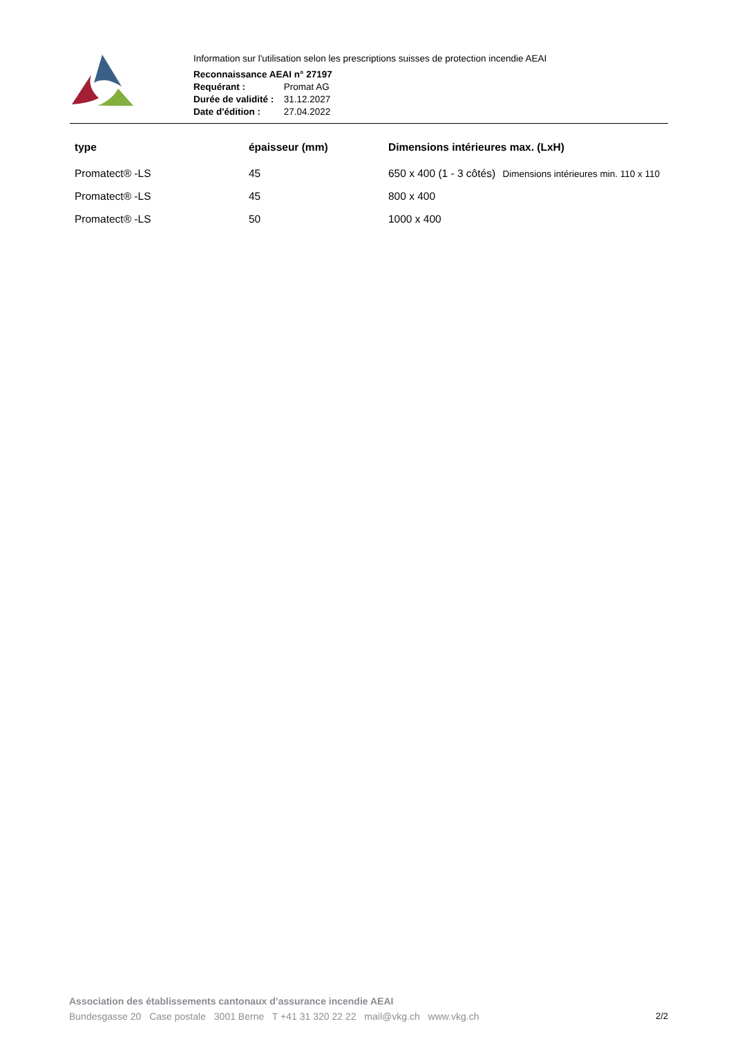Information sur l'utilisation selon les prescriptions suisses de protection incendie AEAI
Reconnaissance AEAI n° 27197
Requérant : Promat AG
Durée de validité : 31.12.2027
Date d'édition : 27.04.2022
| type | épaisseur (mm) | Dimensions intérieures max. (LxH) |
| --- | --- | --- |
| Promatect® -LS | 45 | 650 x 400 (1 - 3 côtés) Dimensions intérieures min. 110 x 110 |
| Promatect® -LS | 45 | 800 x 400 |
| Promatect® -LS | 50 | 1000 x 400 |
Association des établissements cantonaux d’assurance incendie AEAI
Bundesgasse 20 Case postale 3001 Berne T +41 31 320 22 22 mail@vkg.ch www.vkg.ch
2/2